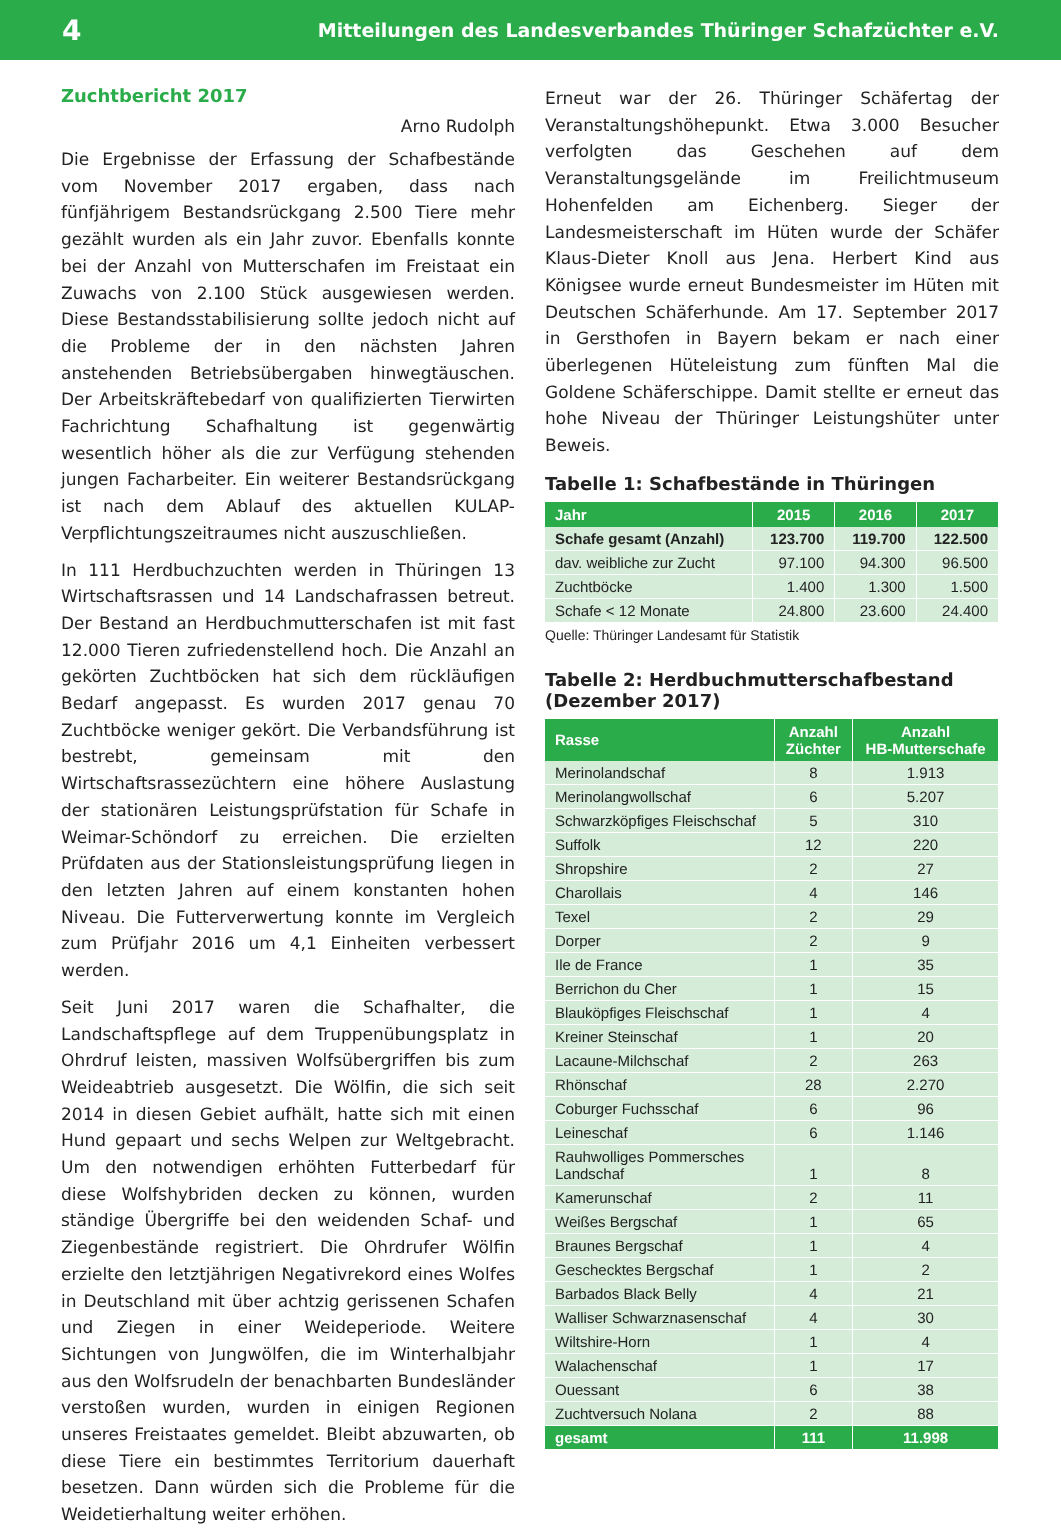4 Mitteilungen des Landesverbandes Thüringer Schafzüchter e.V.
Zuchtbericht 2017
Arno Rudolph
Die Ergebnisse der Erfassung der Schafbestände vom November 2017 ergaben, dass nach fünfjährigem Bestandsrückgang 2.500 Tiere mehr gezählt wurden als ein Jahr zuvor. Ebenfalls konnte bei der Anzahl von Mutterschafen im Freistaat ein Zuwachs von 2.100 Stück ausgewiesen werden. Diese Bestandsstabilisierung sollte jedoch nicht auf die Probleme der in den nächsten Jahren anstehenden Betriebsübergaben hinwegtäuschen. Der Arbeitskräftebedarf von qualifizierten Tierwirten Fachrichtung Schafhaltung ist gegenwärtig wesentlich höher als die zur Verfügung stehenden jungen Facharbeiter. Ein weiterer Bestandsrückgang ist nach dem Ablauf des aktuellen KULAP-Verpflichtungszeitraumes nicht auszuschließen.
In 111 Herdbuchzuchten werden in Thüringen 13 Wirtschaftsrassen und 14 Landschafrassen betreut. Der Bestand an Herdbuchmutterschafen ist mit fast 12.000 Tieren zufriedenstellend hoch. Die Anzahl an gekörten Zuchtböcken hat sich dem rückläufigen Bedarf angepasst. Es wurden 2017 genau 70 Zuchtböcke weniger gekört. Die Verbandsführung ist bestrebt, gemeinsam mit den Wirtschaftsrassezüchtern eine höhere Auslastung der stationären Leistungsprüfstation für Schafe in Weimar-Schöndorf zu erreichen. Die erzielten Prüfdaten aus der Stationsleistungsprüfung liegen in den letzten Jahren auf einem konstanten hohen Niveau. Die Futterverwertung konnte im Vergleich zum Prüfjahr 2016 um 4,1 Einheiten verbessert werden.
Seit Juni 2017 waren die Schafhalter, die Landschaftspflege auf dem Truppenübungsplatz in Ohrdruf leisten, massiven Wolfsübergriffen bis zum Weideabtrieb ausgesetzt. Die Wölfin, die sich seit 2014 in diesen Gebiet aufhält, hatte sich mit einen Hund gepaart und sechs Welpen zur Weltgebracht. Um den notwendigen erhöhten Futterbedarf für diese Wolfshybriden decken zu können, wurden ständige Übergriffe bei den weidenden Schaf- und Ziegenbestände registriert. Die Ohrdrufer Wölfin erzielte den letztjährigen Negativrekord eines Wolfes in Deutschland mit über achtzig gerissenen Schafen und Ziegen in einer Weideperiode. Weitere Sichtungen von Jungwölfen, die im Winterhalbjahr aus den Wolfsrudeln der benachbarten Bundesländer verstoßen wurden, wurden in einigen Regionen unseres Freistaates gemeldet. Bleibt abzuwarten, ob diese Tiere ein bestimmtes Territorium dauerhaft besetzen. Dann würden sich die Probleme für die Weidetierhaltung weiter erhöhen.
Erneut war der 26. Thüringer Schäfertag der Veranstaltungshöhepunkt. Etwa 3.000 Besucher verfolgten das Geschehen auf dem Veranstaltungsgelände im Freilichtmuseum Hohenfelden am Eichenberg. Sieger der Landesmeisterschaft im Hüten wurde der Schäfer Klaus-Dieter Knoll aus Jena. Herbert Kind aus Königsee wurde erneut Bundesmeister im Hüten mit Deutschen Schäferhunde. Am 17. September 2017 in Gersthofen in Bayern bekam er nach einer überlegenen Hüteleistung zum fünften Mal die Goldene Schäferschippe. Damit stellte er erneut das hohe Niveau der Thüringer Leistungshüter unter Beweis.
Tabelle 1: Schafbestände in Thüringen
| Jahr | 2015 | 2016 | 2017 |
| --- | --- | --- | --- |
| Schafe gesamt (Anzahl) | 123.700 | 119.700 | 122.500 |
| dav. weibliche zur Zucht | 97.100 | 94.300 | 96.500 |
| Zuchtböcke | 1.400 | 1.300 | 1.500 |
| Schafe < 12 Monate | 24.800 | 23.600 | 24.400 |
Quelle: Thüringer Landesamt für Statistik
Tabelle 2: Herdbuchmutterschafbestand (Dezember 2017)
| Rasse | Anzahl Züchter | Anzahl HB-Mutterschafe |
| --- | --- | --- |
| Merinolandschaf | 8 | 1.913 |
| Merinolangwollschaf | 6 | 5.207 |
| Schwarzköpfiges Fleischschaf | 5 | 310 |
| Suffolk | 12 | 220 |
| Shropshire | 2 | 27 |
| Charollais | 4 | 146 |
| Texel | 2 | 29 |
| Dorper | 2 | 9 |
| Ile de France | 1 | 35 |
| Berrichon du Cher | 1 | 15 |
| Blauköpfiges Fleischschaf | 1 | 4 |
| Kreiner Steinschaf | 1 | 20 |
| Lacaune-Milchschaf | 2 | 263 |
| Rhönschaf | 28 | 2.270 |
| Coburger Fuchsschaf | 6 | 96 |
| Leineschaf | 6 | 1.146 |
| Rauhwolliges Pommersches Landschaf | 1 | 8 |
| Kamerunschaf | 2 | 11 |
| Weißes Bergschaf | 1 | 65 |
| Braunes Bergschaf | 1 | 4 |
| Geschecktes Bergschaf | 1 | 2 |
| Barbados Black Belly | 4 | 21 |
| Walliser Schwarznasenschaf | 4 | 30 |
| Wiltshire-Horn | 1 | 4 |
| Walachenschaf | 1 | 17 |
| Ouessant | 6 | 38 |
| Zuchtversuch Nolana | 2 | 88 |
| gesamt | 111 | 11.998 |